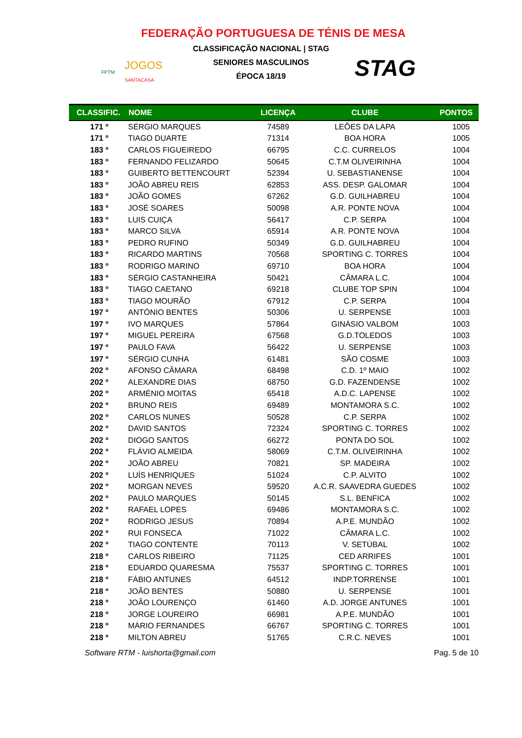FEDERAÇÃO PORTUGUESA DE TÉNIS DE MESA
FPTM JOGOS
SANTACASA
CLASSIFICAÇÃO NACIONAL | STAG
SENIORES MASCULINOS
ÉPOCA 18/19
STAG
| CLASSIFIC. | NOME | LICENÇA | CLUBE | PONTOS |
| --- | --- | --- | --- | --- |
| 171 º | SÉRGIO MARQUES | 74589 | LEÕES DA LAPA | 1005 |
| 171 º | TIAGO DUARTE | 71314 | BOA HORA | 1005 |
| 183 º | CARLOS FIGUEIREDO | 66795 | C.C. CURRELOS | 1004 |
| 183 º | FERNANDO FELIZARDO | 50645 | C.T.M OLIVEIRINHA | 1004 |
| 183 º | GUIBERTO BETTENCOURT | 52394 | U. SEBASTIANENSE | 1004 |
| 183 º | JOÃO ABREU REIS | 62853 | ASS. DESP. GALOMAR | 1004 |
| 183 º | JOÃO GOMES | 67262 | G.D. GUILHABREU | 1004 |
| 183 º | JOSÉ SOARES | 50098 | A.R. PONTE NOVA | 1004 |
| 183 º | LUIS CUIÇA | 56417 | C.P. SERPA | 1004 |
| 183 º | MARCO SILVA | 65914 | A.R. PONTE NOVA | 1004 |
| 183 º | PEDRO RUFINO | 50349 | G.D. GUILHABREU | 1004 |
| 183 º | RICARDO MARTINS | 70568 | SPORTING C. TORRES | 1004 |
| 183 º | RODRIGO MARINO | 69710 | BOA HORA | 1004 |
| 183 º | SÉRGIO CASTANHEIRA | 50421 | CÂMARA L.C. | 1004 |
| 183 º | TIAGO CAETANO | 69218 | CLUBE TOP SPIN | 1004 |
| 183 º | TIAGO MOURÃO | 67912 | C.P. SERPA | 1004 |
| 197 º | ANTÓNIO BENTES | 50306 | U. SERPENSE | 1003 |
| 197 º | IVO MARQUES | 57864 | GINÁSIO VALBOM | 1003 |
| 197 º | MIGUEL PEREIRA | 67568 | G.D.TOLEDOS | 1003 |
| 197 º | PAULO FAVA | 56422 | U. SERPENSE | 1003 |
| 197 º | SÉRGIO CUNHA | 61481 | SÃO COSME | 1003 |
| 202 º | AFONSO CÂMARA | 68498 | C.D. 1º MAIO | 1002 |
| 202 º | ALEXANDRE DIAS | 68750 | G.D. FAZENDENSE | 1002 |
| 202 º | ARMÉNIO MOITAS | 65418 | A.D.C. LAPENSE | 1002 |
| 202 º | BRUNO REIS | 69489 | MONTAMORA S.C. | 1002 |
| 202 º | CARLOS NUNES | 50528 | C.P. SERPA | 1002 |
| 202 º | DAVID SANTOS | 72324 | SPORTING C. TORRES | 1002 |
| 202 º | DIOGO SANTOS | 66272 | PONTA DO SOL | 1002 |
| 202 º | FLÁVIO ALMEIDA | 58069 | C.T.M. OLIVEIRINHA | 1002 |
| 202 º | JOÃO ABREU | 70821 | SP. MADEIRA | 1002 |
| 202 º | LUÍS HENRIQUES | 51024 | C.P. ALVITO | 1002 |
| 202 º | MORGAN NEVES | 59520 | A.C.R. SAAVEDRA GUEDES | 1002 |
| 202 º | PAULO MARQUES | 50145 | S.L. BENFICA | 1002 |
| 202 º | RAFAEL LOPES | 69486 | MONTAMORA S.C. | 1002 |
| 202 º | RODRIGO JESUS | 70894 | A.P.E. MUNDÃO | 1002 |
| 202 º | RUI FONSECA | 71022 | CÂMARA L.C. | 1002 |
| 202 º | TIAGO CONTENTE | 70113 | V. SETÚBAL | 1002 |
| 218 º | CARLOS RIBEIRO | 71125 | CED ARRIFES | 1001 |
| 218 º | EDUARDO QUARESMA | 75537 | SPORTING C. TORRES | 1001 |
| 218 º | FÁBIO ANTUNES | 64512 | INDP.TORRENSE | 1001 |
| 218 º | JOÃO BENTES | 50880 | U. SERPENSE | 1001 |
| 218 º | JOÃO LOURENÇO | 61460 | A.D. JORGE ANTUNES | 1001 |
| 218 º | JORGE LOUREIRO | 66981 | A.P.E. MUNDÃO | 1001 |
| 218 º | MÁRIO FERNANDES | 66767 | SPORTING C. TORRES | 1001 |
| 218 º | MILTON ABREU | 51765 | C.R.C. NEVES | 1001 |
Software RTM - luishorta@gmail.com Pag. 5 de 10